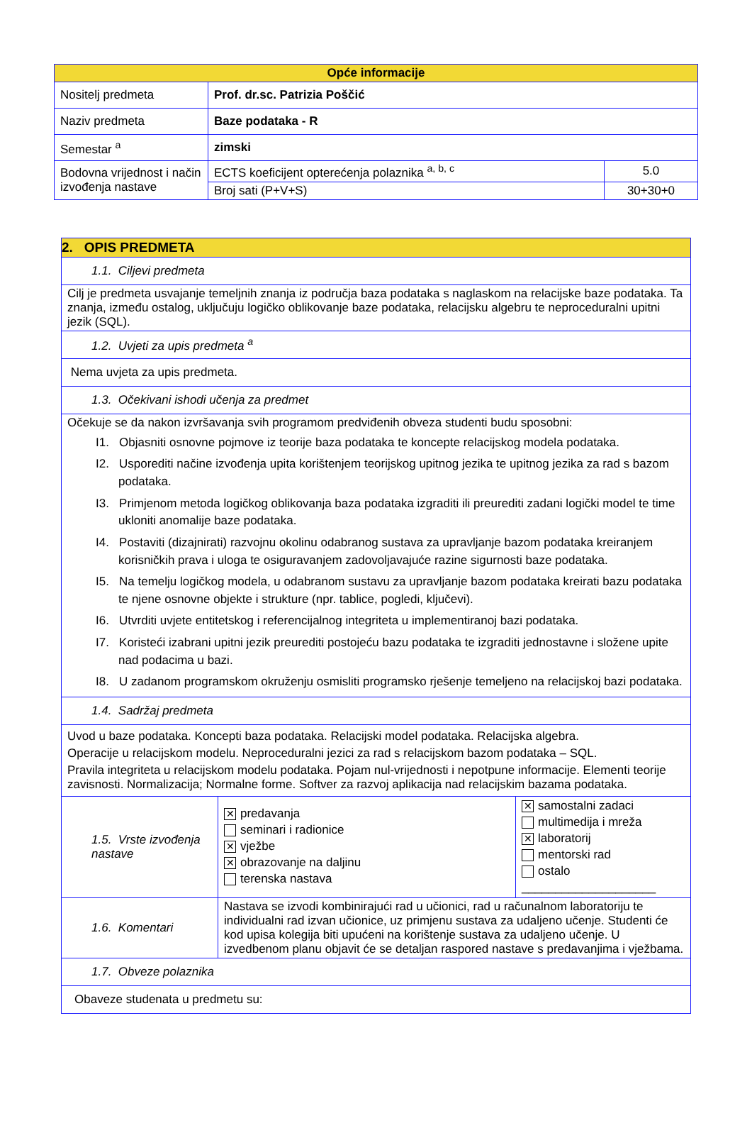| Opće informacije | | |
| --- | --- | --- |
| Nositelj predmeta | Prof. dr.sc. Patrizia Poščić | |
| Naziv predmeta | Baze podataka - R | |
| Semestar <sup>a</sup> | zimski | |
| Bodovna vrijednost i način izvođenja nastave | ECTS koeficijent opterećenja polaznika <sup>a, b, c</sup> | 5.0 |
| | Broj sati (P+V+S) | 30+30+0 |
| 2. OPIS PREDMETA | | |
| 1.1. Ciljevi predmeta | | |
| Cilj je predmeta usvajanje temeljnih znanja iz područja baza podataka s naglaskom na relacijske baze podataka. Ta znanja, između ostalog, uključuju logičko oblikovanje baze podataka, relacijsku algebru te neproceduralni upitni jezik (SQL). | | |
| 1.2. Uvjeti za upis predmeta <sup>a</sup> | | |
| Nema uvjeta za upis predmeta. | | |
| 1.3. Očekivani ishodi učenja za predmet | | |
| Očekuje se da nakon izvršavanja svih programom predviđenih obveza studenti budu sposobni: I1. Objasniti osnovne pojmove iz teorije baza podataka te koncepte relacijskog modela podataka. I2. Usporediti načine izvođenja upita korištenjem teorijskog upitnog jezika te upitnog jezika za rad s bazom podataka. I3. Primjenom metoda logičkog oblikovanja baza podataka izgraditi ili preurediti zadani logički model te time ukloniti anomalije baze podataka. I4. Postaviti (dizajnirati) razvojnu okolinu odabranog sustava za upravljanje bazom podataka kreiranjem korisničkih prava i uloga te osiguravanjem zadovoljavajuće razine sigurnosti baze podataka. I5. Na temelju logičkog modela, u odabranom sustavu za upravljanje bazom podataka kreirati bazu podataka te njene osnovne objekte i strukture (npr. tablice, pogledi, ključevi). I6. Utvrditi uvjete entitetskog i referencijalnog integriteta u implementiranoj bazi podataka. I7. Koristeći izabrani upitni jezik preurediti postojeću bazu podataka te izgraditi jednostavne i složene upite nad podacima u bazi. I8. U zadanom programskom okruženju osmisliti programsko rješenje temeljeno na relacijskoj bazi podataka. | | |
| 1.4. Sadržaj predmeta | | |
| Uvod u baze podataka. Koncepti baza podataka. Relacijski model podataka. Relacijska algebra. Operacije u relacijskom modelu. Neproceduralni jezici za rad s relacijskom bazom podataka – SQL. Pravila integriteta u relacijskom modelu podataka. Pojam nul-vrijednosti i nepotpune informacije. Elementi teorije zavisnosti. Normalizacija; Normalne forme. Softver za razvoj aplikacija nad relacijskim bazama podataka. | | |
| 1.5. Vrste izvođenja nastave | ✕ predavanja seminari i radionice ✕ vježbe ✕ obrazovanje na daljinu terenska nastava | ✕ samostalni zadaci multimedija i mreža ✕ laboratorij mentorski rad ostalo ____________________ |
| 1.6. Komentari | Nastava se izvodi kombinirajući rad u učionici, rad u računalnom laboratoriju te individualni rad izvan učionice, uz primjenu sustava za udaljeno učenje. Studenti će kod upisa kolegija biti upućeni na korištenje sustava za udaljeno učenje. U izvedbenom planu objavit će se detaljan raspored nastave s predavanjima i vježbama. | |
| 1.7. Obveze polaznika | | |
| Obaveze studenata u predmetu su: | | |